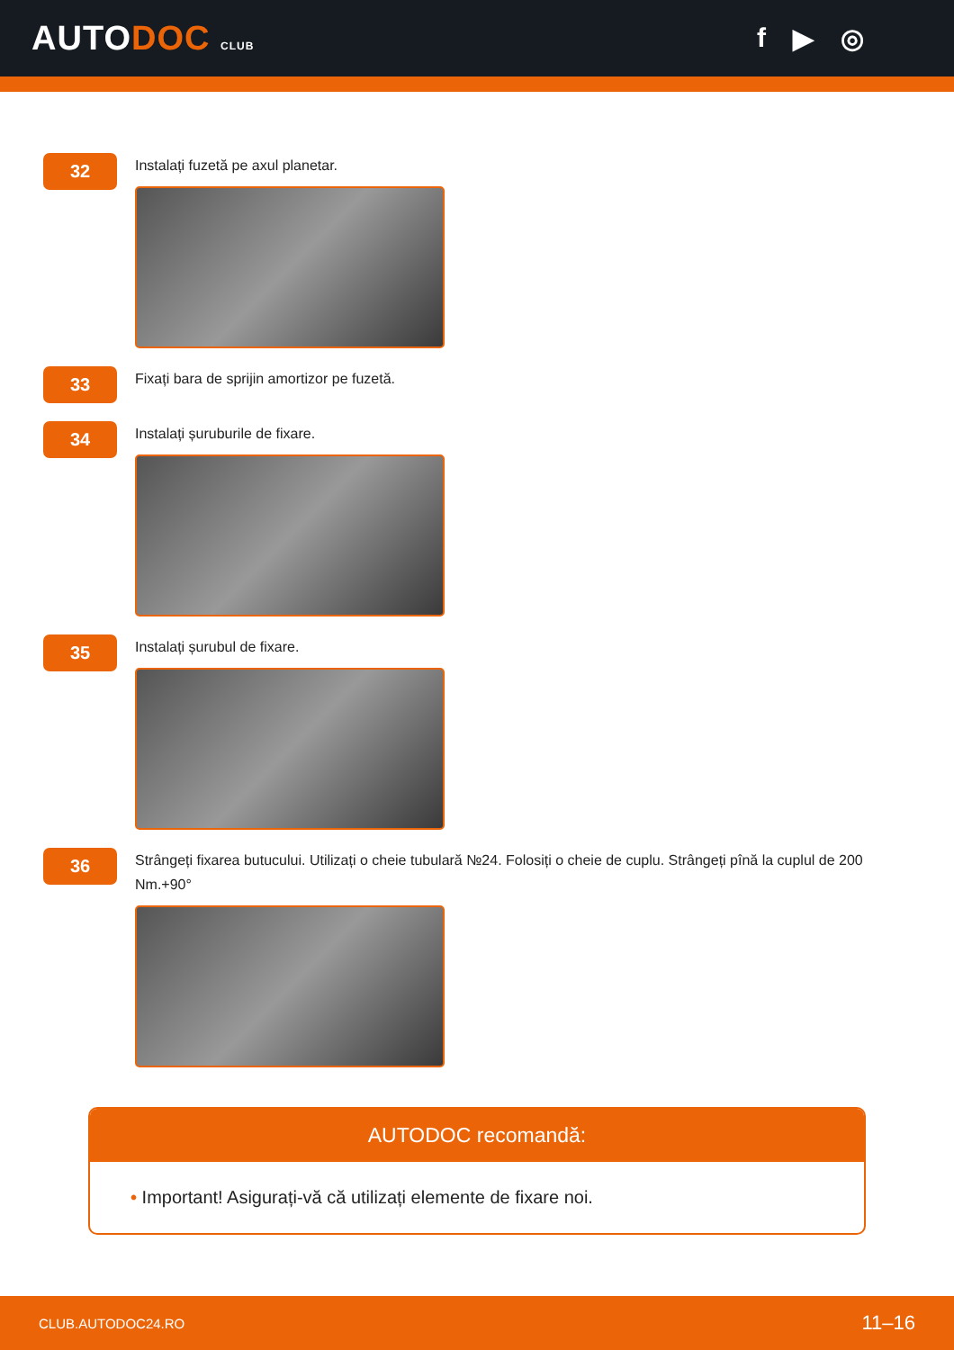AUTODOC CLUB
f ▶ ◎
32
Instalați fuzetă pe axul planetar.
33
Fixați bara de sprijin amortizor pe fuzetă.
34
Instalați șuruburile de fixare.
35
Instalați șurubul de fixare.
36
Strângeți fixarea butucului. Utilizați o cheie tubulară №24. Folosiți o cheie de cuplu. Strângeți pînă la cuplul de 200 Nm.+90°
AUTODOC recomandă:
• Important! Asigurați-vă că utilizați elemente de fixare noi.
CLUB.AUTODOC24.RO 11–16